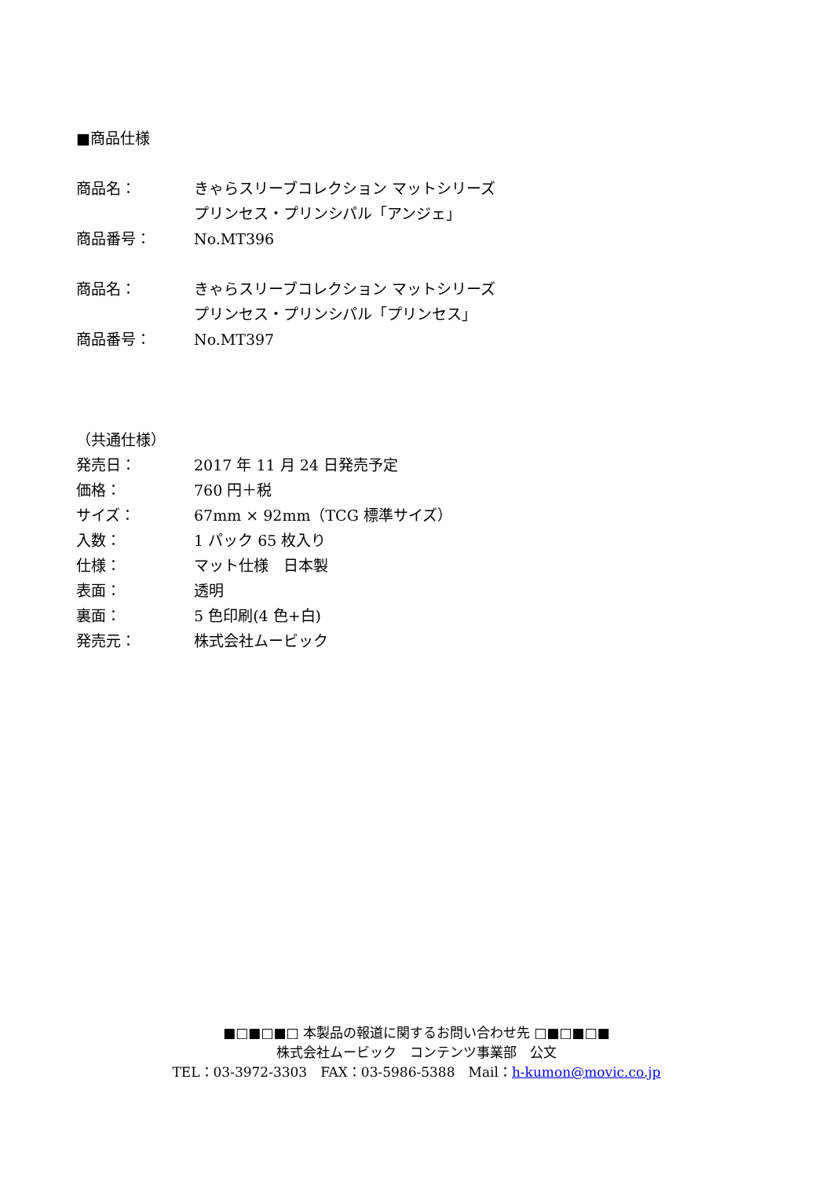■商品仕様
商品名： きゃらスリーブコレクション マットシリーズ
プリンセス・プリンシパル「アンジェ」
商品番号： No.MT396
商品名： きゃらスリーブコレクション マットシリーズ
プリンセス・プリンシパル「プリンセス」
商品番号： No.MT397
（共通仕様）
発売日： 2017 年 11 月 24 日発売予定
価格： 760 円＋税
サイズ： 67mm × 92mm（TCG 標準サイズ）
入数： 1 パック 65 枚入り
仕様： マット仕様　日本製
表面： 透明
裏面： 5 色印刷(4 色+白)
発売元： 株式会社ムービック
■□■□■□ 本製品の報道に関するお問い合わせ先 □■□■□■
株式会社ムービック　コンテンツ事業部　公文
TEL：03-3972-3303　FAX：03-5986-5388　Mail：h-kumon@movic.co.jp